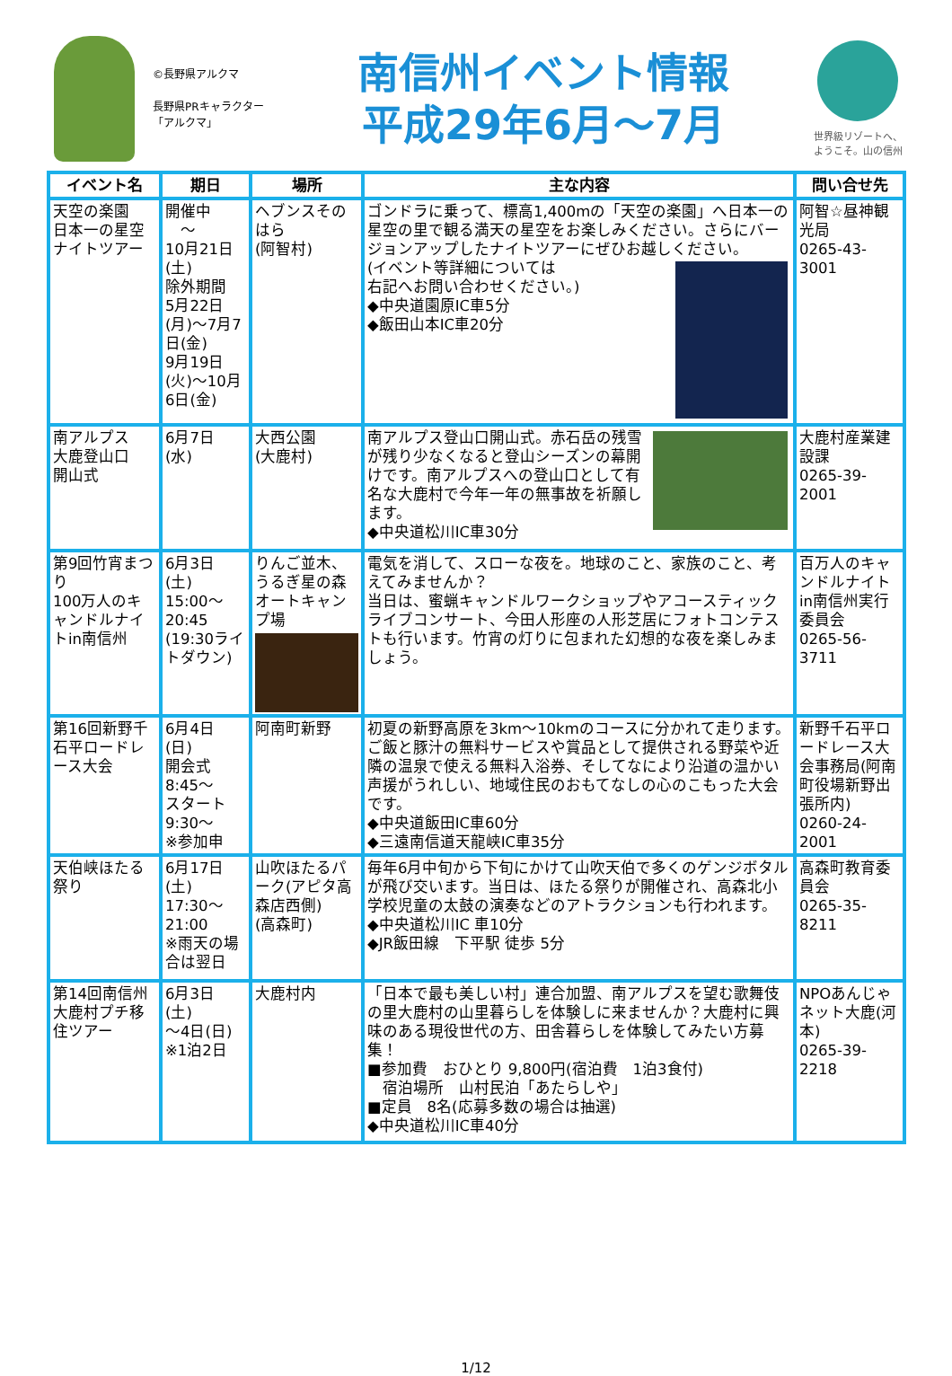©長野県アルクマ
長野県PRキャラクター
「アルクマ」
南信州イベント情報
平成29年6月～7月
世界級リゾートへ、
ようこそ。山の信州
| イベント名 | 期日 | 場所 | 主な内容 | 問い合せ先 |
| --- | --- | --- | --- | --- |
| 天空の楽園 日本一の星空 ナイトツアー | 開催中 ～ 10月21日(土) 除外期間 5月22日(月)～7月7日(金) 9月19日(火)～10月6日(金) | ヘブンスそのはら (阿智村) | ゴンドラに乗って、標高1,400mの「天空の楽園」へ日本一の星空の里で観る満天の星空をお楽しみください。さらにバージョンアップしたナイトツアーにぜひお越しください。 (イベント等詳細については 右記へお問い合わせください。) ◆中央道園原IC車5分 ◆飯田山本IC車20分 | 阿智☆昼神観光局 0265-43-3001 |
| 南アルプス 大鹿登山口 開山式 | 6月7日 (水) | 大西公園 (大鹿村) | 南アルプス登山口開山式。赤石岳の残雪が残り少なくなると登山シーズンの幕開けです。南アルプスへの登山口として有名な大鹿村で今年一年の無事故を祈願します。 ◆中央道松川IC車30分 | 大鹿村産業建設課 0265-39-2001 |
| 第9回竹宵まつり 100万人のキャンドルナイトin南信州 | 6月3日 (土) 15:00～ 20:45 (19:30ライトダウン) | りんご並木、うるぎ星の森オートキャンプ場 | 電気を消して、スローな夜を。地球のこと、家族のこと、考えてみませんか？ 当日は、蜜蝋キャンドルワークショップやアコースティックライブコンサート、今田人形座の人形芝居にフォトコンテストも行います。竹宵の灯りに包まれた幻想的な夜を楽しみましょう。 | 百万人のキャンドルナイトin南信州実行委員会 0265-56-3711 |
| 第16回新野千石平ロードレース大会 | 6月4日 (日) 開会式 8:45～ スタート 9:30～ ※参加申 | 阿南町新野 | 初夏の新野高原を3km～10kmのコースに分かれて走ります。ご飯と豚汁の無料サービスや賞品として提供される野菜や近隣の温泉で使える無料入浴券、そしてなにより沿道の温かい声援がうれしい、地域住民のおもてなしの心のこもった大会です。 ◆中央道飯田IC車60分 ◆三遠南信道天龍峡IC車35分 | 新野千石平ロードレース大会事務局(阿南町役場新野出張所内) 0260-24-2001 |
| 天伯峡ほたる祭り | 6月17日 (土) 17:30～ 21:00 ※雨天の場合は翌日 | 山吹ほたるパーク(アピタ高森店西側) (高森町) | 毎年6月中旬から下旬にかけて山吹天伯で多くのゲンジボタルが飛び交います。当日は、ほたる祭りが開催され、高森北小学校児童の太鼓の演奏などのアトラクションも行われます。 ◆中央道松川IC 車10分 ◆JR飯田線 下平駅 徒歩 5分 | 高森町教育委員会 0265-35-8211 |
| 第14回南信州大鹿村プチ移住ツアー | 6月3日 (土) ～4日(日) ※1泊2日 | 大鹿村内 | 「日本で最も美しい村」連合加盟、南アルプスを望む歌舞伎の里大鹿村の山里暮らしを体験しに来ませんか？大鹿村に興味のある現役世代の方、田舎暮らしを体験してみたい方募集！ ■参加費 おひとり 9,800円(宿泊費 1泊3食付) 宿泊場所 山村民泊「あたらしや」 ■定員 8名(応募多数の場合は抽選) ◆中央道松川IC車40分 | NPOあんじゃネット大鹿(河本) 0265-39-2218 |
1/12